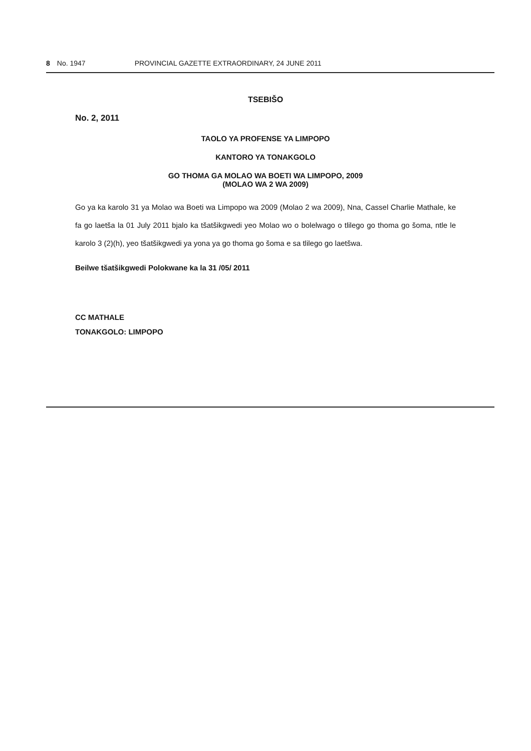8 No. 1947 PROVINCIAL GAZETTE EXTRAORDINARY, 24 JUNE 2011
TSEBIŠO
No. 2, 2011
TAOLO YA PROFENSE YA LIMPOPO
KANTORO YA TONAKGOLO
GO THOMA GA MOLAO WA BOETI WA LIMPOPO, 2009
(MOLAO WA 2 WA 2009)
Go ya ka karolo 31 ya Molao wa Boeti wa Limpopo wa 2009 (Molao 2 wa 2009), Nna, Cassel Charlie Mathale, ke fa go laetša la 01 July 2011 bjalo ka tšatšikgwedi yeo Molao wo o bolelwago o tlilego go thoma go šoma, ntle le karolo 3 (2)(h), yeo tšatšikgwedi ya yona ya go thoma go šoma e sa tlilego go laetšwa.
Beilwe tšatšikgwedi Polokwane ka la 31 /05/ 2011
CC MATHALE
TONAKGOLO: LIMPOPO